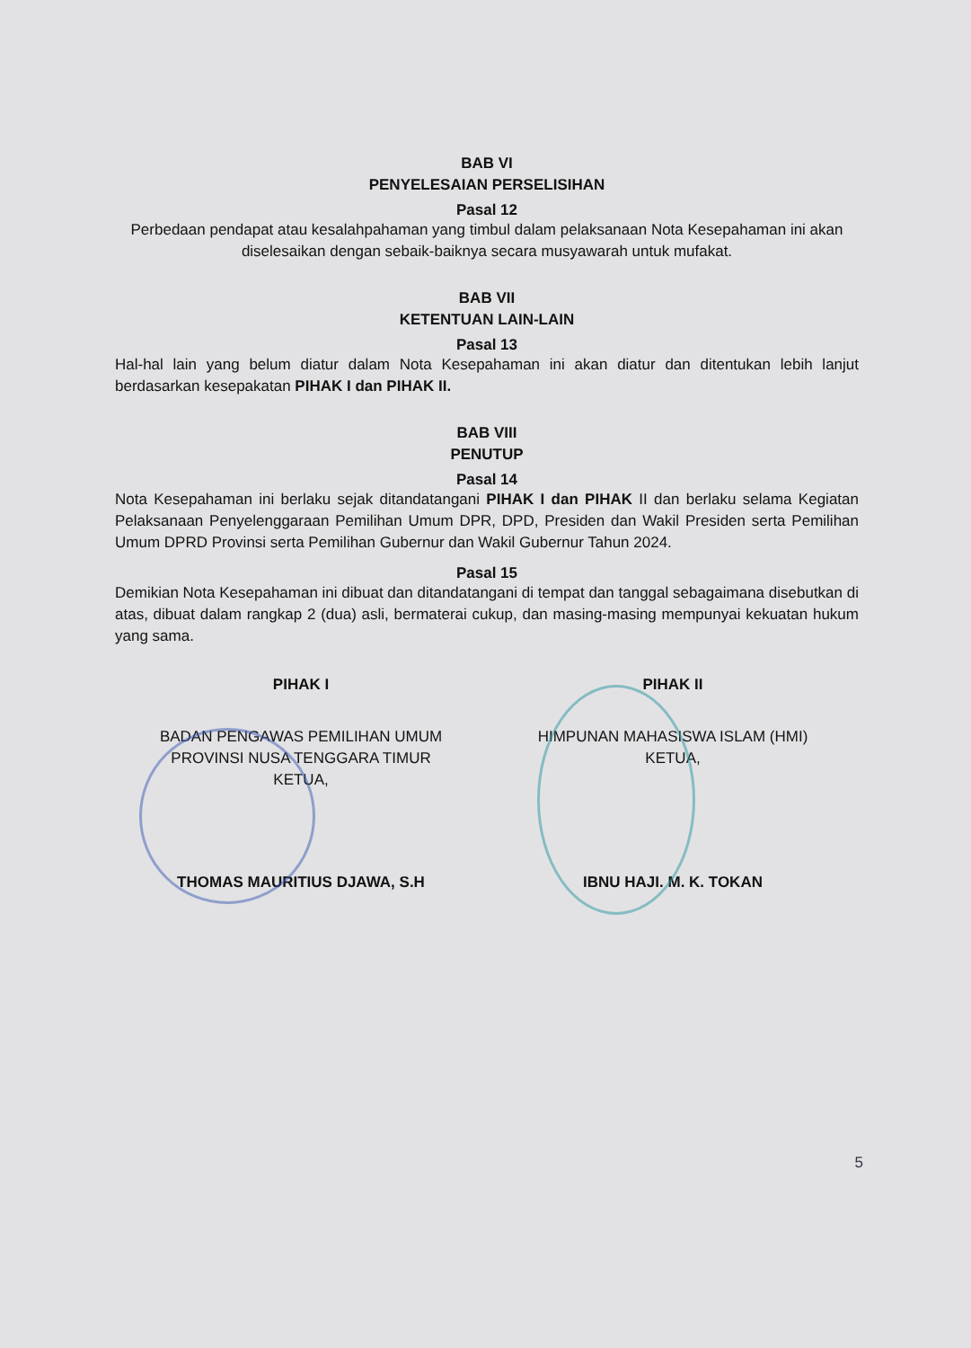BAB VI
PENYELESAIAN PERSELISIHAN
Pasal 12
Perbedaan pendapat atau kesalahpahaman yang timbul dalam pelaksanaan Nota Kesepahaman ini akan diselesaikan dengan sebaik-baiknya secara musyawarah untuk mufakat.
BAB VII
KETENTUAN LAIN-LAIN
Pasal 13
Hal-hal lain yang belum diatur dalam Nota Kesepahaman ini akan diatur dan ditentukan lebih lanjut berdasarkan kesepakatan PIHAK I dan PIHAK II.
BAB VIII
PENUTUP
Pasal 14
Nota Kesepahaman ini berlaku sejak ditandatangani PIHAK I dan PIHAK II dan berlaku selama Kegiatan Pelaksanaan Penyelenggaraan Pemilihan Umum DPR, DPD, Presiden dan Wakil Presiden serta Pemilihan Umum DPRD Provinsi serta Pemilihan Gubernur dan Wakil Gubernur Tahun 2024.
Pasal 15
Demikian Nota Kesepahaman ini dibuat dan ditandatangani di tempat dan tanggal sebagaimana disebutkan di atas, dibuat dalam rangkap 2 (dua) asli, bermaterai cukup, dan masing-masing mempunyai kekuatan hukum yang sama.
PIHAK I
BADAN PENGAWAS PEMILIHAN UMUM
PROVINSI NUSA TENGGARA TIMUR
KETUA,
THOMAS MAURITIUS DJAWA, S.H
PIHAK II
HIMPUNAN MAHASISWA ISLAM (HMI)
KETUA,
IBNU HAJI. M. K. TOKAN
5